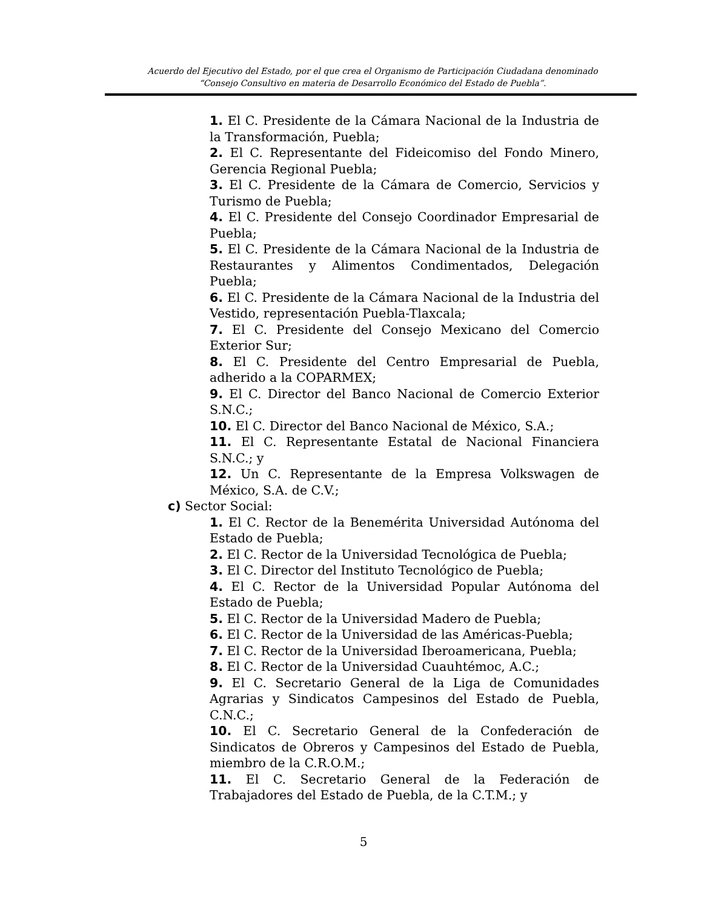Acuerdo del Ejecutivo del Estado, por el que crea el Organismo de Participación Ciudadana denominado
“Consejo Consultivo en materia de Desarrollo Económico del Estado de Puebla”.
1. El C. Presidente de la Cámara Nacional de la Industria de la Transformación, Puebla;
2. El C. Representante del Fideicomiso del Fondo Minero, Gerencia Regional Puebla;
3. El C. Presidente de la Cámara de Comercio, Servicios y Turismo de Puebla;
4. El C. Presidente del Consejo Coordinador Empresarial de Puebla;
5. El C. Presidente de la Cámara Nacional de la Industria de Restaurantes y Alimentos Condimentados, Delegación Puebla;
6. El C. Presidente de la Cámara Nacional de la Industria del Vestido, representación Puebla-Tlaxcala;
7. El C. Presidente del Consejo Mexicano del Comercio Exterior Sur;
8. El C. Presidente del Centro Empresarial de Puebla, adherido a la COPARMEX;
9. El C. Director del Banco Nacional de Comercio Exterior S.N.C.;
10. El C. Director del Banco Nacional de México, S.A.;
11. El C. Representante Estatal de Nacional Financiera S.N.C.; y
12. Un C. Representante de la Empresa Volkswagen de México, S.A. de C.V.;
c) Sector Social:
1. El C. Rector de la Benemérita Universidad Autónoma del Estado de Puebla;
2. El C. Rector de la Universidad Tecnológica de Puebla;
3. El C. Director del Instituto Tecnológico de Puebla;
4. El C. Rector de la Universidad Popular Autónoma del Estado de Puebla;
5. El C. Rector de la Universidad Madero de Puebla;
6. El C. Rector de la Universidad de las Américas-Puebla;
7. El C. Rector de la Universidad Iberoamericana, Puebla;
8. El C. Rector de la Universidad Cuauhtémoc, A.C.;
9. El C. Secretario General de la Liga de Comunidades Agrarias y Sindicatos Campesinos del Estado de Puebla, C.N.C.;
10. El C. Secretario General de la Confederación de Sindicatos de Obreros y Campesinos del Estado de Puebla, miembro de la C.R.O.M.;
11. El C. Secretario General de la Federación de Trabajadores del Estado de Puebla, de la C.T.M.; y
5